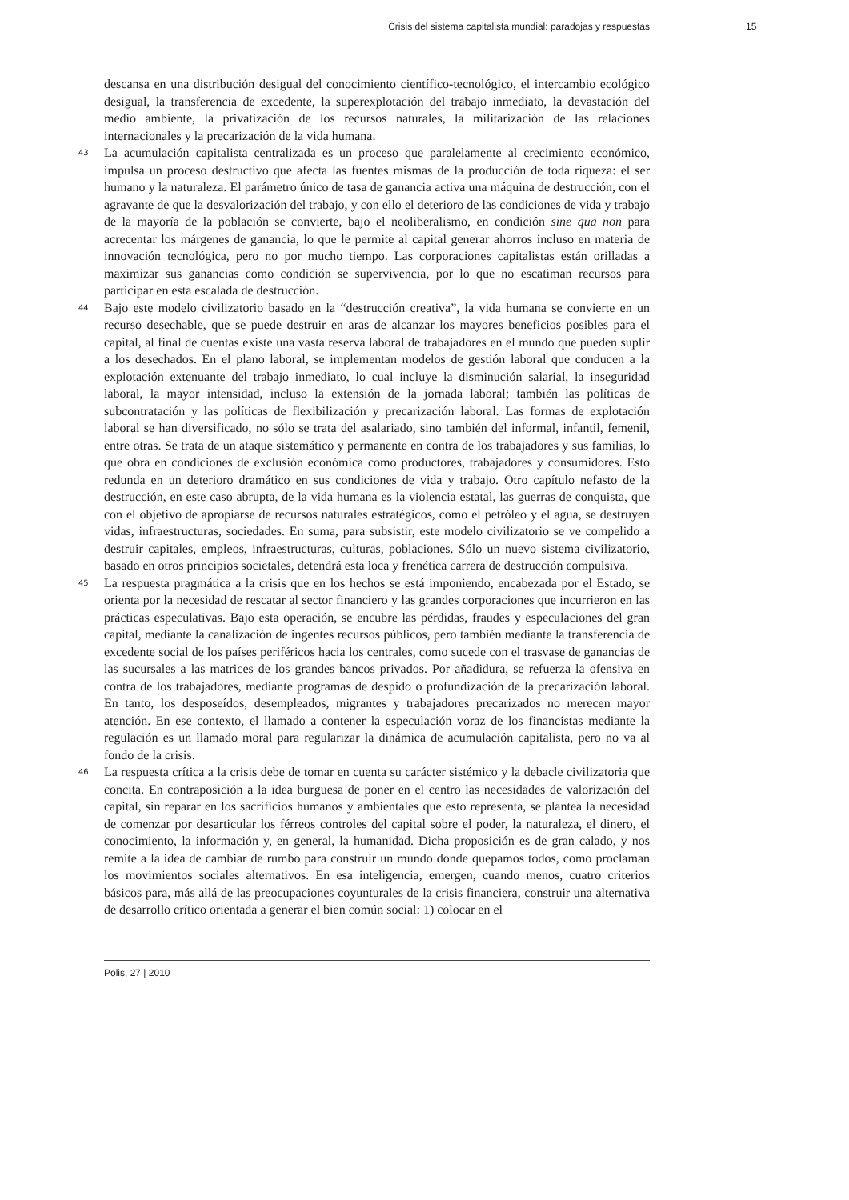Crisis del sistema capitalista mundial: paradojas y respuestas 15
descansa en una distribución desigual del conocimiento científico-tecnológico, el intercambio ecológico desigual, la transferencia de excedente, la superexplotación del trabajo inmediato, la devastación del medio ambiente, la privatización de los recursos naturales, la militarización de las relaciones internacionales y la precarización de la vida humana.
43
La acumulación capitalista centralizada es un proceso que paralelamente al crecimiento económico, impulsa un proceso destructivo que afecta las fuentes mismas de la producción de toda riqueza: el ser humano y la naturaleza. El parámetro único de tasa de ganancia activa una máquina de destrucción, con el agravante de que la desvalorización del trabajo, y con ello el deterioro de las condiciones de vida y trabajo de la mayoría de la población se convierte, bajo el neoliberalismo, en condición sine qua non para acrecentar los márgenes de ganancia, lo que le permite al capital generar ahorros incluso en materia de innovación tecnológica, pero no por mucho tiempo. Las corporaciones capitalistas están orilladas a maximizar sus ganancias como condición se supervivencia, por lo que no escatiman recursos para participar en esta escalada de destrucción.
44
Bajo este modelo civilizatorio basado en la “destrucción creativa”, la vida humana se convierte en un recurso desechable, que se puede destruir en aras de alcanzar los mayores beneficios posibles para el capital, al final de cuentas existe una vasta reserva laboral de trabajadores en el mundo que pueden suplir a los desechados. En el plano laboral, se implementan modelos de gestión laboral que conducen a la explotación extenuante del trabajo inmediato, lo cual incluye la disminución salarial, la inseguridad laboral, la mayor intensidad, incluso la extensión de la jornada laboral; también las políticas de subcontratación y las políticas de flexibilización y precarización laboral. Las formas de explotación laboral se han diversificado, no sólo se trata del asalariado, sino también del informal, infantil, femenil, entre otras. Se trata de un ataque sistemático y permanente en contra de los trabajadores y sus familias, lo que obra en condiciones de exclusión económica como productores, trabajadores y consumidores. Esto redunda en un deterioro dramático en sus condiciones de vida y trabajo. Otro capítulo nefasto de la destrucción, en este caso abrupta, de la vida humana es la violencia estatal, las guerras de conquista, que con el objetivo de apropiarse de recursos naturales estratégicos, como el petróleo y el agua, se destruyen vidas, infraestructuras, sociedades. En suma, para subsistir, este modelo civilizatorio se ve compelido a destruir capitales, empleos, infraestructuras, culturas, poblaciones. Sólo un nuevo sistema civilizatorio, basado en otros principios societales, detendrá esta loca y frenética carrera de destrucción compulsiva.
45
La respuesta pragmática a la crisis que en los hechos se está imponiendo, encabezada por el Estado, se orienta por la necesidad de rescatar al sector financiero y las grandes corporaciones que incurrieron en las prácticas especulativas. Bajo esta operación, se encubre las pérdidas, fraudes y especulaciones del gran capital, mediante la canalización de ingentes recursos públicos, pero también mediante la transferencia de excedente social de los países periféricos hacia los centrales, como sucede con el trasvase de ganancias de las sucursales a las matrices de los grandes bancos privados. Por añadidura, se refuerza la ofensiva en contra de los trabajadores, mediante programas de despido o profundización de la precarización laboral. En tanto, los desposeídos, desempleados, migrantes y trabajadores precarizados no merecen mayor atención. En ese contexto, el llamado a contener la especulación voraz de los financistas mediante la regulación es un llamado moral para regularizar la dinámica de acumulación capitalista, pero no va al fondo de la crisis.
46
La respuesta crítica a la crisis debe de tomar en cuenta su carácter sistémico y la debacle civilizatoria que concita. En contraposición a la idea burguesa de poner en el centro las necesidades de valorización del capital, sin reparar en los sacrificios humanos y ambientales que esto representa, se plantea la necesidad de comenzar por desarticular los férreos controles del capital sobre el poder, la naturaleza, el dinero, el conocimiento, la información y, en general, la humanidad. Dicha proposición es de gran calado, y nos remite a la idea de cambiar de rumbo para construir un mundo donde quepamos todos, como proclaman los movimientos sociales alternativos. En esa inteligencia, emergen, cuando menos, cuatro criterios básicos para, más allá de las preocupaciones coyunturales de la crisis financiera, construir una alternativa de desarrollo crítico orientada a generar el bien común social: 1) colocar en el
Polis, 27 | 2010